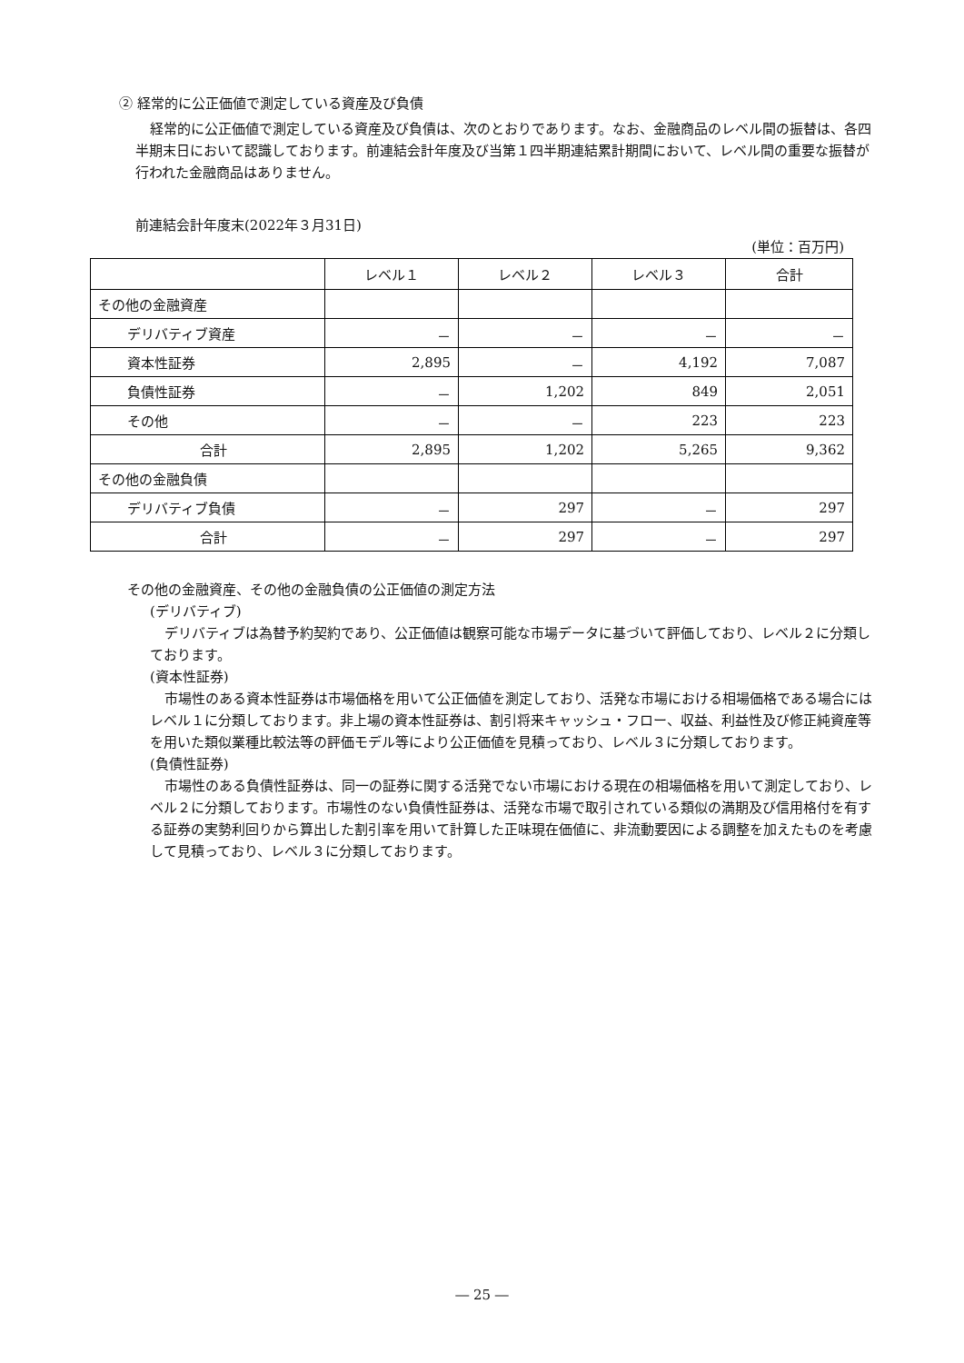② 経常的に公正価値で測定している資産及び負債
経常的に公正価値で測定している資産及び負債は、次のとおりであります。なお、金融商品のレベル間の振替は、各四半期末日において認識しております。前連結会計年度及び当第１四半期連結累計期間において、レベル間の重要な振替が行われた金融商品はありません。
前連結会計年度末(2022年３月31日)
(単位：百万円)
| | レベル１ | レベル２ | レベル３ | 合計 |
| --- | --- | --- | --- | --- |
| その他の金融資産 | | | | |
| デリバティブ資産 | － | － | － | － |
| 資本性証券 | 2,895 | － | 4,192 | 7,087 |
| 負債性証券 | － | 1,202 | 849 | 2,051 |
| その他 | － | － | 223 | 223 |
| 合計 | 2,895 | 1,202 | 5,265 | 9,362 |
| その他の金融負債 | | | | |
| デリバティブ負債 | － | 297 | － | 297 |
| 合計 | － | 297 | － | 297 |
その他の金融資産、その他の金融負債の公正価値の測定方法
(デリバティブ)
デリバティブは為替予約契約であり、公正価値は観察可能な市場データに基づいて評価しており、レベル２に分類しております。
(資本性証券)
市場性のある資本性証券は市場価格を用いて公正価値を測定しており、活発な市場における相場価格である場合にはレベル１に分類しております。非上場の資本性証券は、割引将来キャッシュ・フロー、収益、利益性及び修正純資産等を用いた類似業種比較法等の評価モデル等により公正価値を見積っており、レベル３に分類しております。
(負債性証券)
市場性のある負債性証券は、同一の証券に関する活発でない市場における現在の相場価格を用いて測定しており、レベル２に分類しております。市場性のない負債性証券は、活発な市場で取引されている類似の満期及び信用格付を有する証券の実勢利回りから算出した割引率を用いて計算した正味現在価値に、非流動要因による調整を加えたものを考慮して見積っており、レベル３に分類しております。
― 25 ―